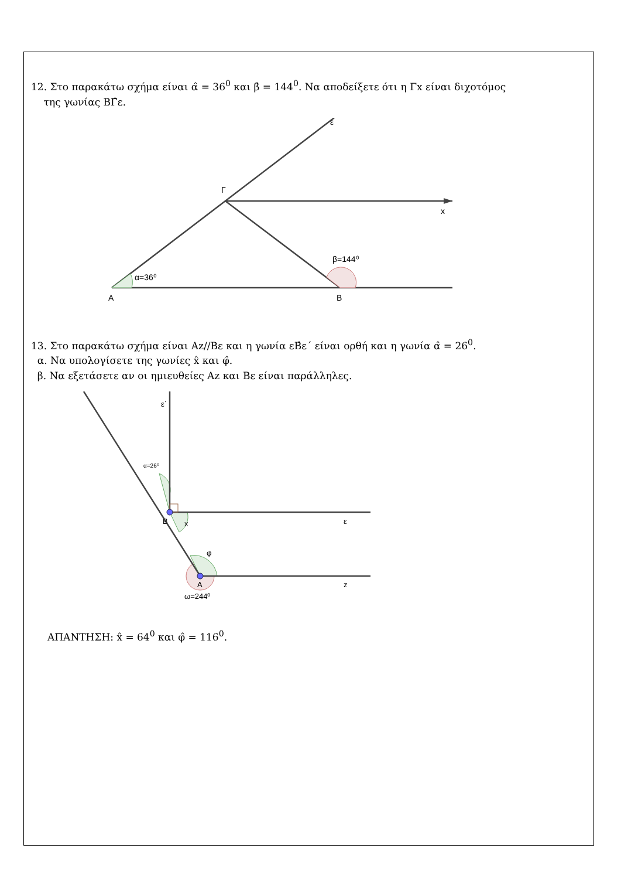12. Στο παρακάτω σχήμα είναι α̂ = 36<sup>0</sup> και β̂ = 144<sup>0</sup>. Να αποδείξετε ότι η Γx είναι διχοτόμος
της γωνίας ΒΓ̂ε.
ε
Γ
x
α=36⁰
β=144⁰
Α
Β
13. Στο παρακάτω σχήμα είναι Αz//Βε και η γωνία εΒ̂ε΄ είναι ορθή και η γωνία α̂ = 26<sup>0</sup>.
α. Να υπολογίσετε της γωνίες x̂ και φ̂.
β. Να εξετάσετε αν οι ημιευθείες Αz και Βε είναι παράλληλες.
ε΄
α=26⁰
Β
x
ε
φ
Α
z
ω=244⁰
ΑΠΑΝΤΗΣΗ: x̂ = 64<sup>0</sup> και φ̂ = 116<sup>0</sup>.